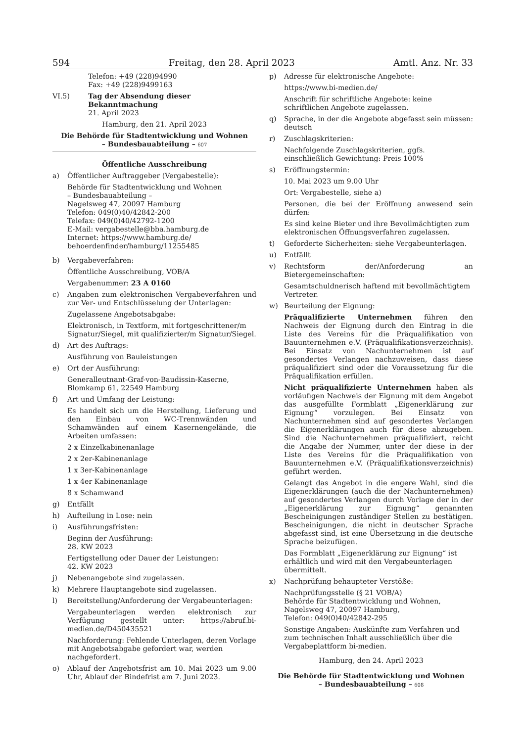594 Freitag, den 28. April 2023 Amtl. Anz. Nr. 33
Telefon: +49 (228)94990
Fax: +49 (228)9499163
VI.5) Tag der Absendung dieser Bekanntmachung
21. April 2023
Hamburg, den 21. April 2023
Die Behörde für Stadtentwicklung und Wohnen
– Bundesbauabteilung – 607
Öffentliche Ausschreibung
a) Öffentlicher Auftraggeber (Vergabestelle):
Behörde für Stadtentwicklung und Wohnen
– Bundesbauabteilung –
Nagelsweg 47, 20097 Hamburg
Telefon: 049(0)40/42842-200
Telefax: 049(0)40/42792-1200
E-Mail: vergabestelle@bba.hamburg.de
Internet: https://www.hamburg.de/
behoerdenfinder/hamburg/11255485
b) Vergabeverfahren:
Öffentliche Ausschreibung, VOB/A
Vergabenummer: 23 A 0160
c) Angaben zum elektronischen Vergabeverfahren und zur Ver- und Entschlüsselung der Unterlagen:
Zugelassene Angebotsabgabe:
Elektronisch, in Textform, mit fortgeschrittener/m Signatur/Siegel, mit qualifizierter/m Signatur/Siegel.
d) Art des Auftrags:
Ausführung von Bauleistungen
e) Ort der Ausführung:
Generalleutnant-Graf-von-Baudissin-Kaserne, Blomkamp 61, 22549 Hamburg
f) Art und Umfang der Leistung:
Es handelt sich um die Herstellung, Lieferung und den Einbau von WC-Trennwänden und Schamwänden auf einem Kasernengelände, die Arbeiten umfassen:
2 x Einzelkabinenanlage
2 x 2er-Kabinenanlage
1 x 3er-Kabinenanlage
1 x 4er Kabinenanlage
8 x Schamwand
g) Entfällt
h) Aufteilung in Lose: nein
i) Ausführungsfristen:
Beginn der Ausführung:
28. KW 2023
Fertigstellung oder Dauer der Leistungen:
42. KW 2023
j) Nebenangebote sind zugelassen.
k) Mehrere Hauptangebote sind zugelassen.
l) Bereitstellung/Anforderung der Vergabeunterlagen:
Vergabeunterlagen werden elektronisch zur Verfügung gestellt unter: https://abruf.bi-medien.de/D450435521
Nachforderung: Fehlende Unterlagen, deren Vorlage mit Angebotsabgabe gefordert war, werden nachgefordert.
o) Ablauf der Angebotsfrist am 10. Mai 2023 um 9.00 Uhr, Ablauf der Bindefrist am 7. Juni 2023.
p) Adresse für elektronische Angebote:
https://www.bi-medien.de/
Anschrift für schriftliche Angebote: keine schriftlichen Angebote zugelassen.
q) Sprache, in der die Angebote abgefasst sein müssen: deutsch
r) Zuschlagskriterien:
Nachfolgende Zuschlagskriterien, ggfs. einschließlich Gewichtung: Preis 100%
s) Eröffnungstermin:
10. Mai 2023 um 9.00 Uhr
Ort: Vergabestelle, siehe a)
Personen, die bei der Eröffnung anwesend sein dürfen:
Es sind keine Bieter und ihre Bevollmächtigten zum elektronischen Öffnungsverfahren zugelassen.
t) Geforderte Sicherheiten: siehe Vergabeunterlagen.
u) Entfällt
v) Rechtsform der/Anforderung an Bietergemeinschaften:
Gesamtschuldnerisch haftend mit bevollmächtigtem Vertreter.
w) Beurteilung der Eignung:
Präqualifizierte Unternehmen führen den Nachweis der Eignung durch den Eintrag in die Liste des Vereins für die Präqualifikation von Bauunternehmen e.V. (Präqualifikationsverzeichnis). Bei Einsatz von Nachunternehmen ist auf gesondertes Verlangen nachzuweisen, dass diese präqualifiziert sind oder die Voraussetzung für die Präqualifikation erfüllen.
Nicht präqualifizierte Unternehmen haben als vorläufigen Nachweis der Eignung mit dem Angebot das ausgefüllte Formblatt „Eigenerklärung zur Eignung“ vorzulegen. Bei Einsatz von Nachunternehmen sind auf gesondertes Verlangen die Eigenerklärungen auch für diese abzugeben. Sind die Nachunternehmen präqualifiziert, reicht die Angabe der Nummer, unter der diese in der Liste des Vereins für die Präqualifikation von Bauunternehmen e.V. (Präqualifikationsverzeichnis) geführt werden.
Gelangt das Angebot in die engere Wahl, sind die Eigenerklärungen (auch die der Nachunternehmen) auf gesondertes Verlangen durch Vorlage der in der „Eigenerklärung zur Eignung“ genannten Bescheinigungen zuständiger Stellen zu bestätigen. Bescheinigungen, die nicht in deutscher Sprache abgefasst sind, ist eine Übersetzung in die deutsche Sprache beizufügen.
Das Formblatt „Eigenerklärung zur Eignung“ ist erhältlich und wird mit den Vergabeunterlagen übermittelt.
x) Nachprüfung behaupteter Verstöße:
Nachprüfungsstelle (§ 21 VOB/A)
Behörde für Stadtentwicklung und Wohnen,
Nagelsweg 47, 20097 Hamburg,
Telefon: 049(0)40/42842-295
Sonstige Angaben: Auskünfte zum Verfahren und zum technischen Inhalt ausschließlich über die Vergabeplattform bi-medien.
Hamburg, den 24. April 2023
Die Behörde für Stadtentwicklung und Wohnen
– Bundesbauabteilung – 608